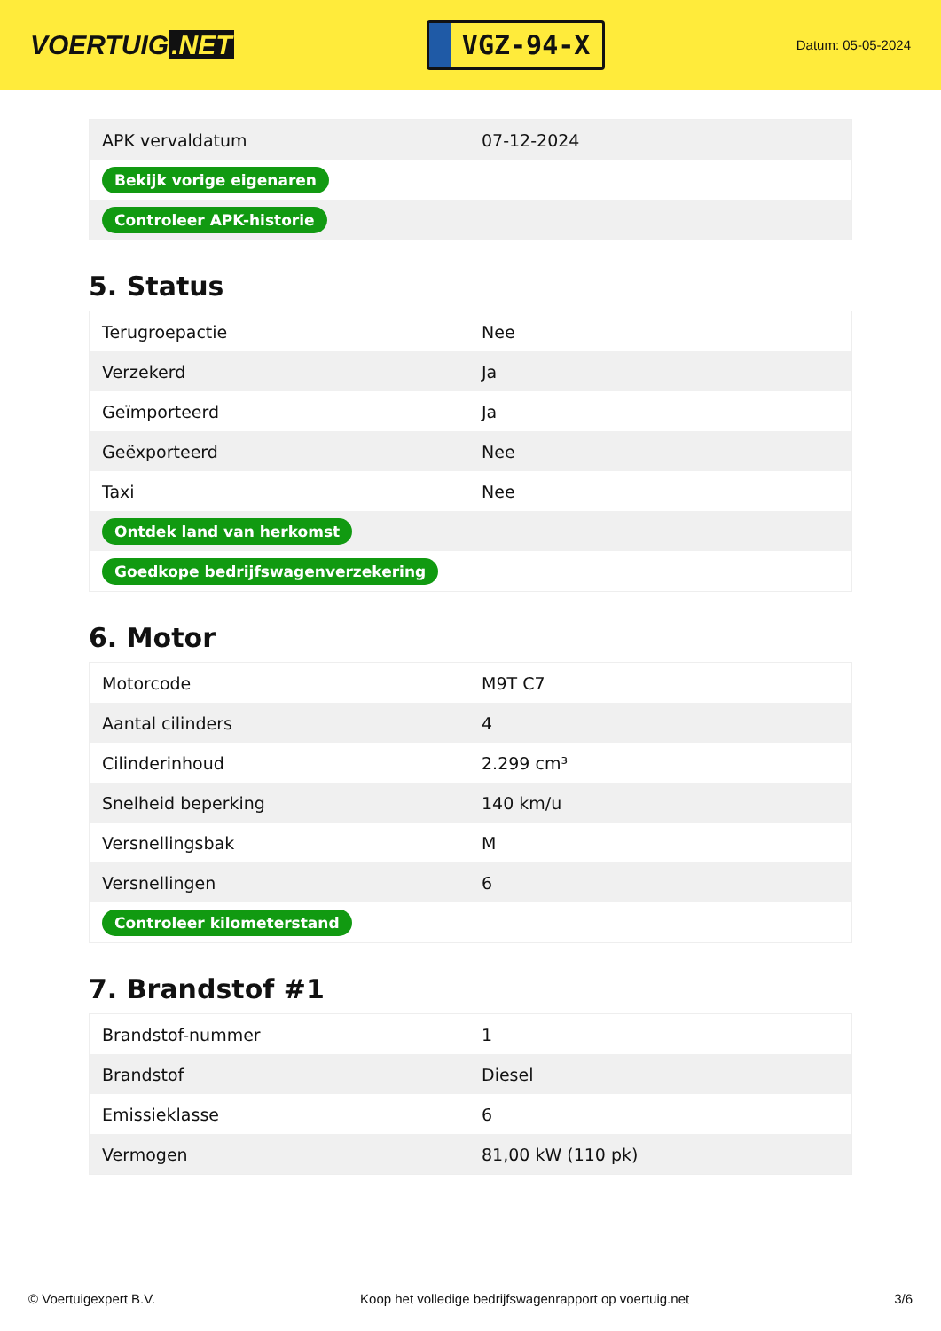VOERTUIG.NET
VGZ-94-X
Datum: 05-05-2024
| APK vervaldatum | 07-12-2024 |
| Bekijk vorige eigenaren | |
| Controleer APK-historie | |
5. Status
| Terugroepactie | Nee |
| Verzekerd | Ja |
| Geïmporteerd | Ja |
| Geëxporteerd | Nee |
| Taxi | Nee |
| Ontdek land van herkomst | |
| Goedkope bedrijfswagenverzekering | |
6. Motor
| Motorcode | M9T C7 |
| Aantal cilinders | 4 |
| Cilinderinhoud | 2.299 cm³ |
| Snelheid beperking | 140 km/u |
| Versnellingsbak | M |
| Versnellingen | 6 |
| Controleer kilometerstand | |
7. Brandstof #1
| Brandstof-nummer | 1 |
| Brandstof | Diesel |
| Emissieklasse | 6 |
| Vermogen | 81,00 kW (110 pk) |
© Voertuigexpert B.V. Koop het volledige bedrijfswagenrapport op voertuig.net 3/6